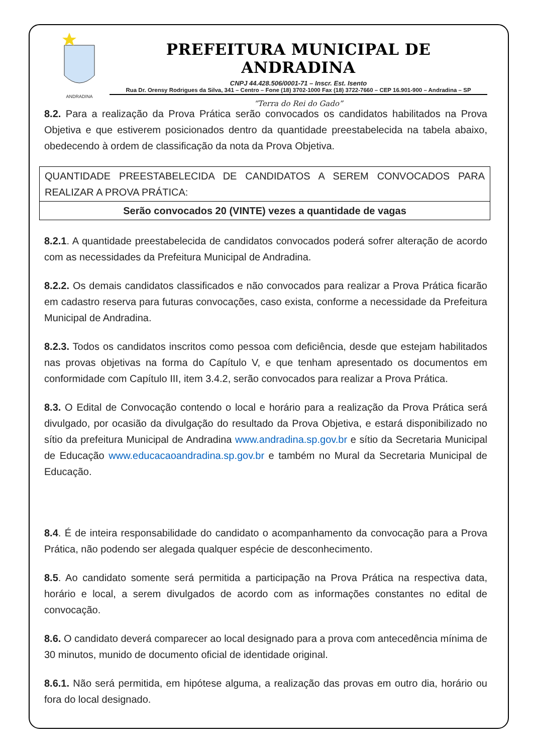ANDRADINA
PREFEITURA MUNICIPAL DE ANDRADINA
CNPJ 44.428.506/0001-71 – Inscr. Est. Isento
Rua Dr. Orensy Rodrigues da Silva, 341 – Centro – Fone (18) 3702-1000 Fax (18) 3722-7660 – CEP 16.901-900 – Andradina – SP
“Terra do Rei do Gado”
8.2. Para a realização da Prova Prática serão convocados os candidatos habilitados na Prova Objetiva e que estiverem posicionados dentro da quantidade preestabelecida na tabela abaixo, obedecendo à ordem de classificação da nota da Prova Objetiva.
| QUANTIDADE PREESTABELECIDA DE CANDIDATOS A SEREM CONVOCADOS PARA REALIZAR A PROVA PRÁTICA: |
| Serão convocados 20 (VINTE) vezes a quantidade de vagas |
8.2.1. A quantidade preestabelecida de candidatos convocados poderá sofrer alteração de acordo com as necessidades da Prefeitura Municipal de Andradina.
8.2.2. Os demais candidatos classificados e não convocados para realizar a Prova Prática ficarão em cadastro reserva para futuras convocações, caso exista, conforme a necessidade da Prefeitura Municipal de Andradina.
8.2.3. Todos os candidatos inscritos como pessoa com deficiência, desde que estejam habilitados nas provas objetivas na forma do Capítulo V, e que tenham apresentado os documentos em conformidade com Capítulo III, item 3.4.2, serão convocados para realizar a Prova Prática.
8.3. O Edital de Convocação contendo o local e horário para a realização da Prova Prática será divulgado, por ocasião da divulgação do resultado da Prova Objetiva, e estará disponibilizado no sítio da prefeitura Municipal de Andradina www.andradina.sp.gov.br e sítio da Secretaria Municipal de Educação www.educacaoandradina.sp.gov.br e também no Mural da Secretaria Municipal de Educação.
8.4. É de inteira responsabilidade do candidato o acompanhamento da convocação para a Prova Prática, não podendo ser alegada qualquer espécie de desconhecimento.
8.5. Ao candidato somente será permitida a participação na Prova Prática na respectiva data, horário e local, a serem divulgados de acordo com as informações constantes no edital de convocação.
8.6. O candidato deverá comparecer ao local designado para a prova com antecedência mínima de 30 minutos, munido de documento oficial de identidade original.
8.6.1. Não será permitida, em hipótese alguma, a realização das provas em outro dia, horário ou fora do local designado.